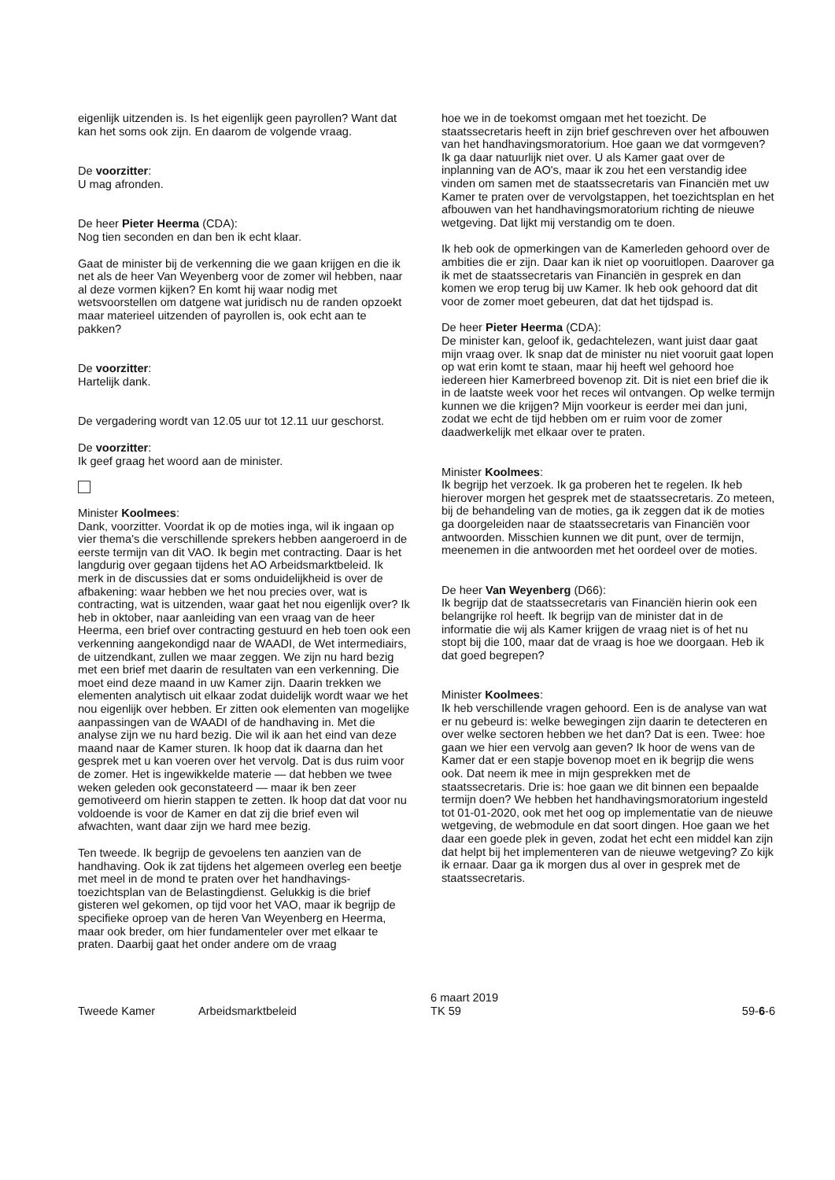eigenlijk uitzenden is. Is het eigenlijk geen payrollen? Want dat kan het soms ook zijn. En daarom de volgende vraag.
De voorzitter:
U mag afronden.
De heer Pieter Heerma (CDA):
Nog tien seconden en dan ben ik echt klaar.
Gaat de minister bij de verkenning die we gaan krijgen en die ik net als de heer Van Weyenberg voor de zomer wil hebben, naar al deze vormen kijken? En komt hij waar nodig met wetsvoorstellen om datgene wat juridisch nu de randen opzoekt maar materieel uitzenden of payrollen is, ook echt aan te pakken?
De voorzitter:
Hartelijk dank.
De vergadering wordt van 12.05 uur tot 12.11 uur geschorst.
De voorzitter:
Ik geef graag het woord aan de minister.
Minister Koolmees:
Dank, voorzitter. Voordat ik op de moties inga, wil ik ingaan op vier thema's die verschillende sprekers hebben aange­roerd in de eerste termijn van dit VAO. Ik begin met contrac­ting. Daar is het langdurig over gegaan tijdens het AO Arbeidsmarktbeleid. Ik merk in de discussies dat er soms onduidelijkheid is over de afbakening: waar hebben we het nou precies over, wat is contracting, wat is uitzenden, waar gaat het nou eigenlijk over? Ik heb in oktober, naar aanlei­ding van een vraag van de heer Heerma, een brief over contracting gestuurd en heb toen ook een verkenning aan­gekondigd naar de WAADI, de Wet intermediairs, de uitzend­kant, zullen we maar zeggen. We zijn nu hard bezig met een brief met daarin de resultaten van een verkenning. Die moet eind deze maand in uw Kamer zijn. Daarin trekken we elementen analytisch uit elkaar zodat duidelijk wordt waar we het nou eigenlijk over hebben. Er zitten ook elementen van mogelijke aanpassingen van de WAADI of de handha­ving in. Met die analyse zijn we nu hard bezig. Die wil ik aan het eind van deze maand naar de Kamer sturen. Ik hoop dat ik daarna dan het gesprek met u kan voeren over het vervolg. Dat is dus ruim voor de zomer. Het is ingewikkelde materie — dat hebben we twee weken geleden ook gecon­stateerd — maar ik ben zeer gemotiveerd om hierin stappen te zetten. Ik hoop dat dat voor nu voldoende is voor de Kamer en dat zij die brief even wil afwachten, want daar zijn we hard mee bezig.
Ten tweede. Ik begrijp de gevoelens ten aanzien van de handhaving. Ook ik zat tijdens het algemeen overleg een beetje met meel in de mond te praten over het handhavings­toezichtsplan van de Belastingdienst. Gelukkig is die brief gisteren wel gekomen, op tijd voor het VAO, maar ik begrijp de specifieke oproep van de heren Van Weyenberg en Heerma, maar ook breder, om hier fundamenteler over met elkaar te praten. Daarbij gaat het onder andere om de vraag
hoe we in de toekomst omgaan met het toezicht. De staatssecretaris heeft in zijn brief geschreven over het afbouwen van het handhavingsmoratorium. Hoe gaan we dat vormgeven? Ik ga daar natuurlijk niet over. U als Kamer gaat over de inplanning van de AO's, maar ik zou het een verstandig idee vinden om samen met de staatssecretaris van Financiën met uw Kamer te praten over de vervolgstap­pen, het toezichtsplan en het afbouwen van het handha­vingsmoratorium richting de nieuwe wetgeving. Dat lijkt mij verstandig om te doen.
Ik heb ook de opmerkingen van de Kamerleden gehoord over de ambities die er zijn. Daar kan ik niet op vooruitlopen. Daarover ga ik met de staatssecretaris van Financiën in gesprek en dan komen we erop terug bij uw Kamer. Ik heb ook gehoord dat dit voor de zomer moet gebeuren, dat dat het tijdspad is.
De heer Pieter Heerma (CDA):
De minister kan, geloof ik, gedachtelezen, want juist daar gaat mijn vraag over. Ik snap dat de minister nu niet vooruit gaat lopen op wat erin komt te staan, maar hij heeft wel gehoord hoe iedereen hier Kamerbreed bovenop zit. Dit is niet een brief die ik in de laatste week voor het reces wil ontvangen. Op welke termijn kunnen we die krijgen? Mijn voorkeur is eerder mei dan juni, zodat we echt de tijd heb­ben om er ruim voor de zomer daadwerkelijk met elkaar over te praten.
Minister Koolmees:
Ik begrijp het verzoek. Ik ga proberen het te regelen. Ik heb hierover morgen het gesprek met de staatssecretaris. Zo meteen, bij de behandeling van de moties, ga ik zeggen dat ik de moties ga doorgeleiden naar de staatssecretaris van Financiën voor antwoorden. Misschien kunnen we dit punt, over de termijn, meenemen in die antwoorden met het oordeel over de moties.
De heer Van Weyenberg (D66):
Ik begrijp dat de staatssecretaris van Financiën hierin ook een belangrijke rol heeft. Ik begrijp van de minister dat in de informatie die wij als Kamer krijgen de vraag niet is of het nu stopt bij die 100, maar dat de vraag is hoe we door­gaan. Heb ik dat goed begrepen?
Minister Koolmees:
Ik heb verschillende vragen gehoord. Een is de analyse van wat er nu gebeurd is: welke bewegingen zijn daarin te detecteren en over welke sectoren hebben we het dan? Dat is een. Twee: hoe gaan we hier een vervolg aan geven? Ik hoor de wens van de Kamer dat er een stapje bovenop moet en ik begrijp die wens ook. Dat neem ik mee in mijn gesprekken met de staatssecretaris. Drie is: hoe gaan we dit binnen een bepaalde termijn doen? We hebben het handhavingsmoratorium ingesteld tot 01-01-2020, ook met het oog op implementatie van de nieuwe wetgeving, de webmodule en dat soort dingen. Hoe gaan we het daar een goede plek in geven, zodat het echt een middel kan zijn dat helpt bij het implementeren van de nieuwe wetgeving? Zo kijk ik ernaar. Daar ga ik morgen dus al over in gesprek met de staatssecretaris.
Tweede Kamer Arbeidsmarktbeleid 6 maart 2019
TK 59 59-6-6